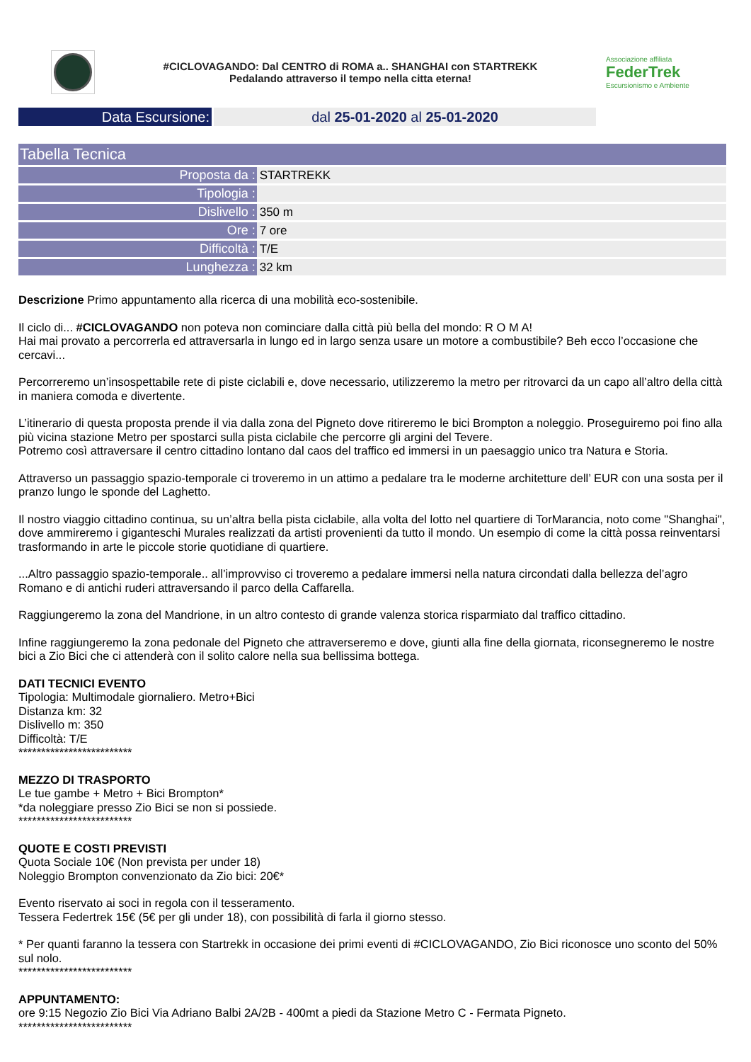#CICLOVAGANDO: Dal CENTRO di ROMA a.. SHANGHAI con STARTREKK
Pedalando attraverso il tempo nella citta eterna!
Associazione affiliata
FederTrek
Escursionismo e Ambiente
Data Escursione: dal 25-01-2020 al 25-01-2020
| Tabella Tecnica | |
| --- | --- |
| Proposta da : | STARTREKK |
| Tipologia : | |
| Dislivello : | 350 m |
| Ore : | 7 ore |
| Difficoltà : | T/E |
| Lunghezza : | 32 km |
Descrizione Primo appuntamento alla ricerca di una mobilità eco-sostenibile.
Il ciclo di... #CICLOVAGANDO non poteva non cominciare dalla città più bella del mondo: R O M A!
Hai mai provato a percorrerla ed attraversarla in lungo ed in largo senza usare un motore a combustibile? Beh ecco l’occasione che cercavi...
Percorreremo un’insospettabile rete di piste ciclabili e, dove necessario, utilizzeremo la metro per ritrovarci da un capo all’altro della città in maniera comoda e divertente.
L’itinerario di questa proposta prende il via dalla zona del Pigneto dove ritireremo le bici Brompton a noleggio. Proseguiremo poi fino alla più vicina stazione Metro per spostarci sulla pista ciclabile che percorre gli argini del Tevere.
Potremo così attraversare il centro cittadino lontano dal caos del traffico ed immersi in un paesaggio unico tra Natura e Storia.
Attraverso un passaggio spazio-temporale ci troveremo in un attimo a pedalare tra le moderne architetture dell’ EUR con una sosta per il pranzo lungo le sponde del Laghetto.
Il nostro viaggio cittadino continua, su un’altra bella pista ciclabile, alla volta del lotto nel quartiere di TorMarancia, noto come "Shanghai", dove ammireremo i giganteschi Murales realizzati da artisti provenienti da tutto il mondo. Un esempio di come la città possa reinventarsi trasformando in arte le piccole storie quotidiane di quartiere.
...Altro passaggio spazio-temporale.. all’improvviso ci troveremo a pedalare immersi nella natura circondati dalla bellezza del’agro Romano e di antichi ruderi attraversando il parco della Caffarella.
Raggiungeremo la zona del Mandrione, in un altro contesto di grande valenza storica risparmiato dal traffico cittadino.
Infine raggiungeremo la zona pedonale del Pigneto che attraverseremo e dove, giunti alla fine della giornata, riconsegneremo le nostre bici a Zio Bici che ci attenderà con il solito calore nella sua bellissima bottega.
DATI TECNICI EVENTO
Tipologia: Multimodale giornaliero. Metro+Bici
Distanza km: 32
Dislivello m: 350
Difficoltà: T/E
*************************
MEZZO DI TRASPORTO
Le tue gambe + Metro + Bici Brompton*
*da noleggiare presso Zio Bici se non si possiede.
*************************
QUOTE E COSTI PREVISTI
Quota Sociale 10€ (Non prevista per under 18)
Noleggio Brompton convenzionato da Zio bici: 20€*
Evento riservato ai soci in regola con il tesseramento.
Tessera Federtrek 15€ (5€ per gli under 18), con possibilità di farla il giorno stesso.
* Per quanti faranno la tessera con Startrekk in occasione dei primi eventi di #CICLOVAGANDO, Zio Bici riconosce uno sconto del 50% sul nolo.
*************************
APPUNTAMENTO:
ore 9:15 Negozio Zio Bici Via Adriano Balbi 2A/2B - 400mt a piedi da Stazione Metro C - Fermata Pigneto.
*************************